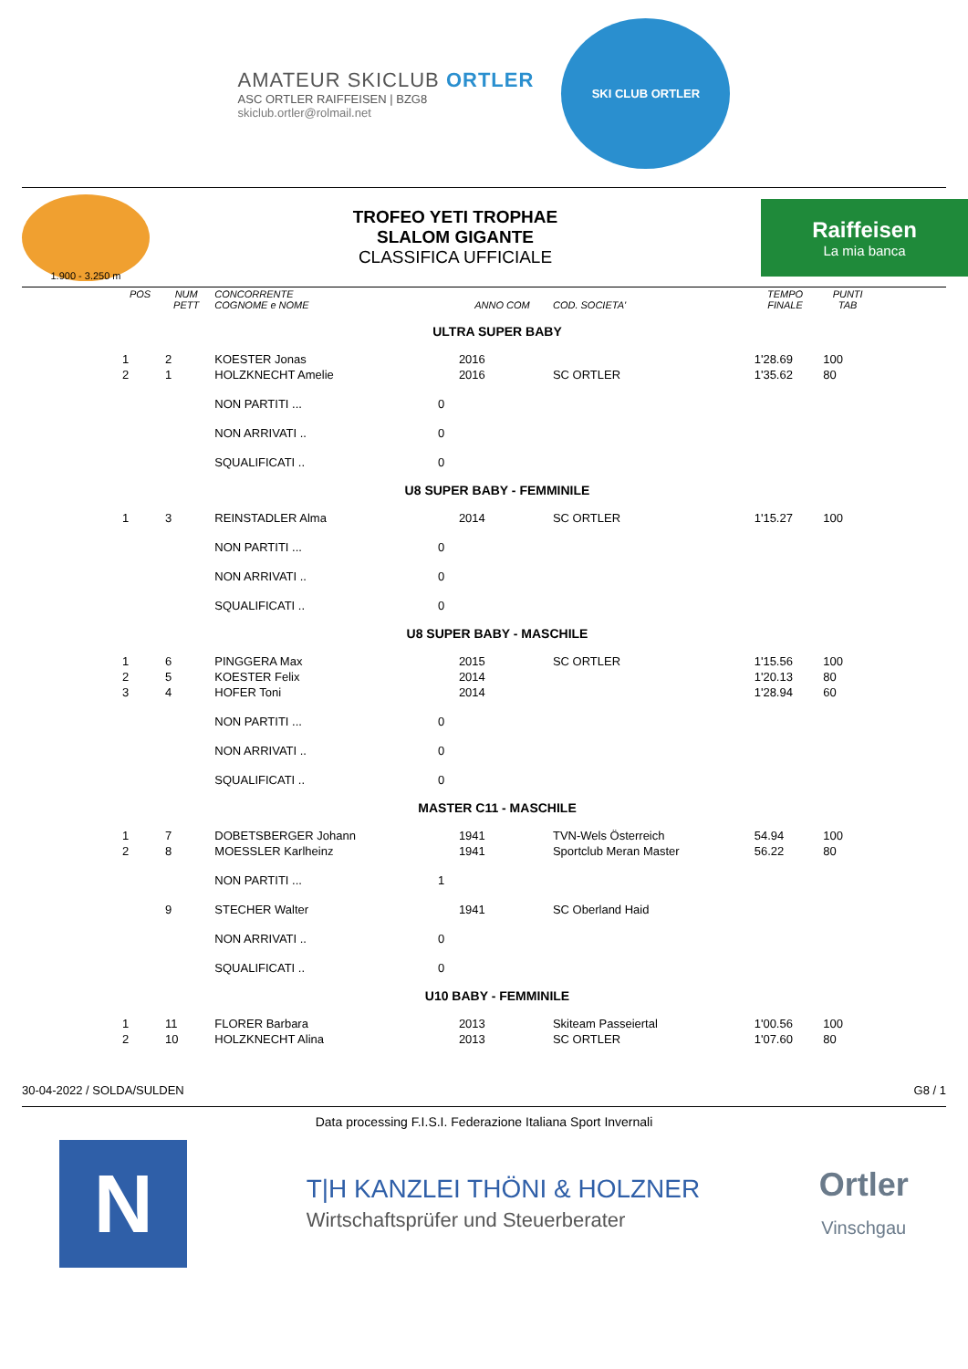AMATEUR SKICLUB ORTLER
ASC ORTLER RAIFFEISEN | BZG8
skiclub.ortler@rolmail.net
SKI CLUB ORTLER
1.900 - 3.250 m
TROFEO YETI TROPHAE
SLALOM GIGANTE
CLASSIFICA UFFICIALE
Raiffeisen
La mia banca
| POS | NUM PETT | CONCORRENTE COGNOME e NOME | | ANNO COM | COD. SOCIETA' | TEMPO FINALE | PUNTI TAB |
| --- | --- | --- | --- | --- | --- | --- | --- |
| ULTRA SUPER BABY | | | | | | | |
| 1 | 2 | KOESTER Jonas | | 2016 | | 1'28.69 | 100 |
| 2 | 1 | HOLZKNECHT Amelie | | 2016 | SC ORTLER | 1'35.62 | 80 |
| | | NON PARTITI ... | 0 | | | | |
| | | NON ARRIVATI .. | 0 | | | | |
| | | SQUALIFICATI .. | 0 | | | | |
| U8 SUPER BABY - FEMMINILE | | | | | | | |
| 1 | 3 | REINSTADLER Alma | | 2014 | SC ORTLER | 1'15.27 | 100 |
| | | NON PARTITI ... | 0 | | | | |
| | | NON ARRIVATI .. | 0 | | | | |
| | | SQUALIFICATI .. | 0 | | | | |
| U8 SUPER BABY - MASCHILE | | | | | | | |
| 1 | 6 | PINGGERA Max | | 2015 | SC ORTLER | 1'15.56 | 100 |
| 2 | 5 | KOESTER Felix | | 2014 | | 1'20.13 | 80 |
| 3 | 4 | HOFER Toni | | 2014 | | 1'28.94 | 60 |
| | | NON PARTITI ... | 0 | | | | |
| | | NON ARRIVATI .. | 0 | | | | |
| | | SQUALIFICATI .. | 0 | | | | |
| MASTER C11 - MASCHILE | | | | | | | |
| 1 | 7 | DOBETSBERGER Johann | | 1941 | TVN-Wels Österreich | 54.94 | 100 |
| 2 | 8 | MOESSLER Karlheinz | | 1941 | Sportclub Meran Master | 56.22 | 80 |
| | | NON PARTITI ... | 1 | | | | |
| | 9 | STECHER Walter | | 1941 | SC Oberland Haid | | |
| | | NON ARRIVATI .. | 0 | | | | |
| | | SQUALIFICATI .. | 0 | | | | |
| U10 BABY - FEMMINILE | | | | | | | |
| 1 | 11 | FLORER Barbara | | 2013 | Skiteam Passeiertal | 1'00.56 | 100 |
| 2 | 10 | HOLZKNECHT Alina | | 2013 | SC ORTLER | 1'07.60 | 80 |
30-04-2022 / SOLDA/SULDEN G8 / 1
Data processing F.I.S.I. Federazione Italiana Sport Invernali
N
T|H KANZLEI THÖNI & HOLZNER
Wirtschaftsprüfer und Steuerberater
Ortler
Vinschgau